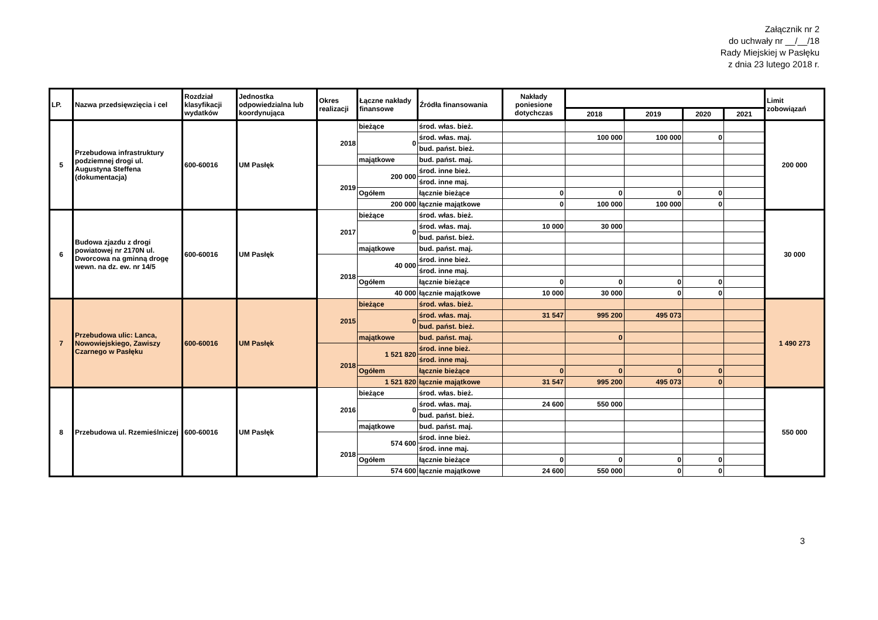Załącznik nr 2
do uchwały nr __/__/18
Rady Miejskiej w Pasłęku
z dnia 23 lutego 2018 r.
| LP. | Nazwa przedsięwzięcia i cel | Rozdział klasyfikacji wydatków | Jednostka odpowiedzialna lub koordynująca | Okres realizacji | Łączne nakłady finansowe | Źródła finansowania | Nakłady poniesione dotychczas | | | | | Limit zobowiązań |
| --- | --- | --- | --- | --- | --- | --- | --- | --- | --- | --- | --- | --- |
| | | | | | | | | 2018 | 2019 | 2020 | 2021 | |
| 5 | Przebudowa infrastruktury podziemnej drogi ul. Augustyna Steffena (dokumentacja) | 600-60016 | UM Pasłęk | 2018 | bieżące | środ. włas. bież. | | | | | | 200 000 |
| | | | | | 0 | środ. włas. maj. | | 100 000 | 100 000 | 0 | | |
| | | | | | | bud. państ. bież. | | | | | | |
| | | | | | majątkowe | bud. państ. maj. | | | | | | |
| | | | | 2019 | 200 000 | środ. inne bież. | | | | | | |
| | | | | | | środ. inne maj. | | | | | | |
| | | | | | Ogółem | łącznie bieżące | 0 | 0 | 0 | 0 | | |
| | | | | | 200 000 | łącznie majątkowe | 0 | 100 000 | 100 000 | 0 | | |
| 6 | Budowa zjazdu z drogi powiatowej nr 2170N ul. Dworcowa na gminną drogę wewn. na dz. ew. nr 14/5 | 600-60016 | UM Pasłęk | 2017 | bieżące | środ. włas. bież. | | | | | | 30 000 |
| | | | | | 0 | środ. włas. maj. | 10 000 | 30 000 | | | | |
| | | | | | | bud. państ. bież. | | | | | | |
| | | | | | majątkowe | bud. państ. maj. | | | | | | |
| | | | | 2018 | 40 000 | środ. inne bież. | | | | | | |
| | | | | | | środ. inne maj. | | | | | | |
| | | | | | Ogółem | łącznie bieżące | 0 | 0 | 0 | 0 | | |
| | | | | | 40 000 | łącznie majątkowe | 10 000 | 30 000 | 0 | 0 | | |
| 7 | Przebudowa ulic: Lanca, Nowowiejskiego, Zawiszy Czarnego w Pasłęku | 600-60016 | UM Pasłęk | 2015 | bieżące | środ. włas. bież. | | | | | | 1 490 273 |
| | | | | | 0 | środ. włas. maj. | 31 547 | 995 200 | 495 073 | | | |
| | | | | | | bud. państ. bież. | | | | | | |
| | | | | | majątkowe | bud. państ. maj. | | 0 | | | | |
| | | | | 2018 | 1 521 820 | środ. inne bież. | | | | | | |
| | | | | | | środ. inne maj. | | | | | | |
| | | | | | Ogółem | łącznie bieżące | 0 | 0 | 0 | 0 | | |
| | | | | | 1 521 820 | łącznie majątkowe | 31 547 | 995 200 | 495 073 | 0 | | |
| 8 | Przebudowa ul. Rzemieślniczej | 600-60016 | UM Pasłęk | 2016 | bieżące | środ. włas. bież. | | | | | | 550 000 |
| | | | | | 0 | środ. włas. maj. | 24 600 | 550 000 | | | | |
| | | | | | | bud. państ. bież. | | | | | | |
| | | | | | majątkowe | bud. państ. maj. | | | | | | |
| | | | | 2018 | 574 600 | środ. inne bież. | | | | | | |
| | | | | | | środ. inne maj. | | | | | | |
| | | | | | Ogółem | łącznie bieżące | 0 | 0 | 0 | 0 | | |
| | | | | | 574 600 | łącznie majątkowe | 24 600 | 550 000 | 0 | 0 | | |
3